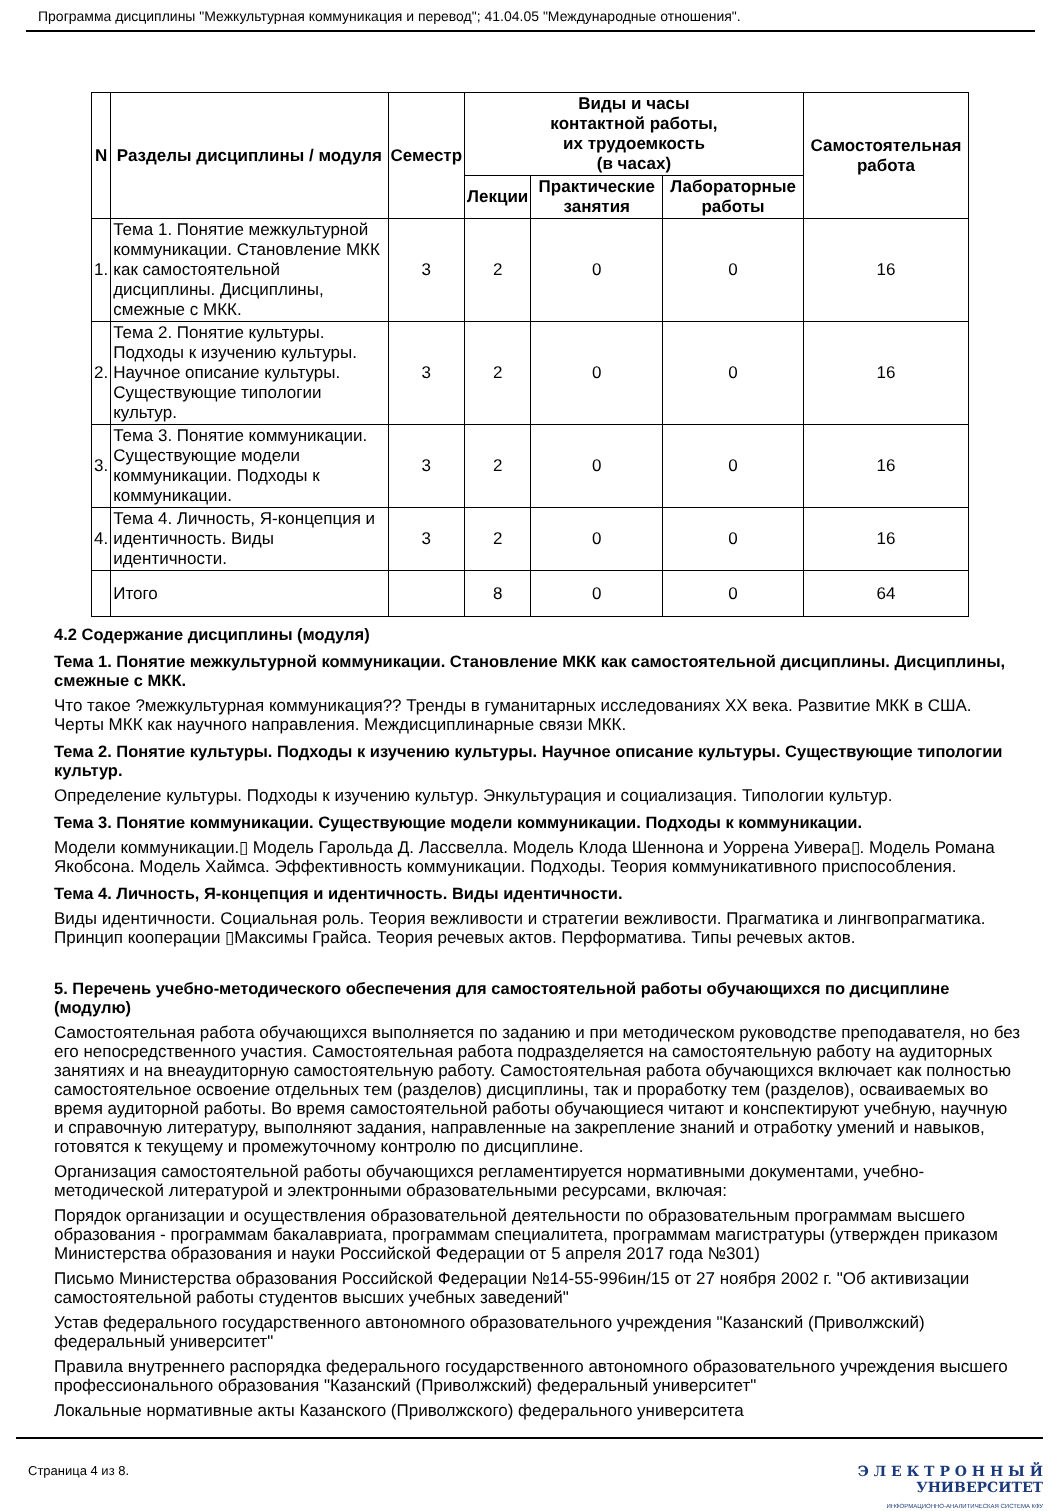Программа дисциплины "Межкультурная коммуникация и перевод"; 41.04.05 "Международные отношения".
| N | Разделы дисциплины / модуля | Семестр | Виды и часы контактной работы, их трудоемкость (в часах) | | | Самостоятельная работа |
| --- | --- | --- | --- | --- | --- | --- |
| | | | Лекции | Практические занятия | Лабораторные работы | |
| 1. | Тема 1. Понятие межкультурной коммуникации. Становление МКК как самостоятельной дисциплины. Дисциплины, смежные с МКК. | 3 | 2 | 0 | 0 | 16 |
| 2. | Тема 2. Понятие культуры. Подходы к изучению культуры. Научное описание культуры. Существующие типологии культур. | 3 | 2 | 0 | 0 | 16 |
| 3. | Тема 3. Понятие коммуникации. Существующие модели коммуникации. Подходы к коммуникации. | 3 | 2 | 0 | 0 | 16 |
| 4. | Тема 4. Личность, Я-концепция и идентичность. Виды идентичности. | 3 | 2 | 0 | 0 | 16 |
| | Итого | | 8 | 0 | 0 | 64 |
4.2 Содержание дисциплины (модуля)
Тема 1. Понятие межкультурной коммуникации. Становление МКК как самостоятельной дисциплины. Дисциплины, смежные с МКК.
Что такое ?межкультурная коммуникация?? Тренды в гуманитарных исследованиях XX века. Развитие МКК в США. Черты МКК как научного направления. Междисциплинарные связи МКК.
Тема 2. Понятие культуры. Подходы к изучению культуры. Научное описание культуры. Существующие типологии культур.
Определение культуры. Подходы к изучению культур. Энкультурация и социализация. Типологии культур.
Тема 3. Понятие коммуникации. Существующие модели коммуникации. Подходы к коммуникации.
Модели коммуникации.▯ Модель Гарольда Д. Лассвелла. Модель Клода Шеннона и Уоррена Уивера▯. Модель Романа Якобсона. Модель Хаймса. Эффективность коммуникации. Подходы. Теория коммуникативного приспособления.
Тема 4. Личность, Я-концепция и идентичность. Виды идентичности.
Виды идентичности. Социальная роль. Теория вежливости и стратегии вежливости. Прагматика и лингвопрагматика. Принцип кооперации ▯Максимы Грайса. Теория речевых актов. Перформатива. Типы речевых актов.
5. Перечень учебно-методического обеспечения для самостоятельной работы обучающихся по дисциплине (модулю)
Самостоятельная работа обучающихся выполняется по заданию и при методическом руководстве преподавателя, но без его непосредственного участия. Самостоятельная работа подразделяется на самостоятельную работу на аудиторных занятиях и на внеаудиторную самостоятельную работу. Самостоятельная работа обучающихся включает как полностью самостоятельное освоение отдельных тем (разделов) дисциплины, так и проработку тем (разделов), осваиваемых во время аудиторной работы. Во время самостоятельной работы обучающиеся читают и конспектируют учебную, научную и справочную литературу, выполняют задания, направленные на закрепление знаний и отработку умений и навыков, готовятся к текущему и промежуточному контролю по дисциплине.
Организация самостоятельной работы обучающихся регламентируется нормативными документами, учебно-методической литературой и электронными образовательными ресурсами, включая:
Порядок организации и осуществления образовательной деятельности по образовательным программам высшего образования - программам бакалавриата, программам специалитета, программам магистратуры (утвержден приказом Министерства образования и науки Российской Федерации от 5 апреля 2017 года №301)
Письмо Министерства образования Российской Федерации №14-55-996ин/15 от 27 ноября 2002 г. "Об активизации самостоятельной работы студентов высших учебных заведений"
Устав федерального государственного автономного образовательного учреждения "Казанский (Приволжский) федеральный университет"
Правила внутреннего распорядка федерального государственного автономного образовательного учреждения высшего профессионального образования "Казанский (Приволжский) федеральный университет"
Локальные нормативные акты Казанского (Приволжского) федерального университета
Страница 4 из 8. Э Л Е К Т Р О Н Н Ы Й
УНИВЕРСИТЕТ
ИНФОРМАЦИОННО-АНАЛИТИЧЕСКАЯ СИСТЕМА КФУ